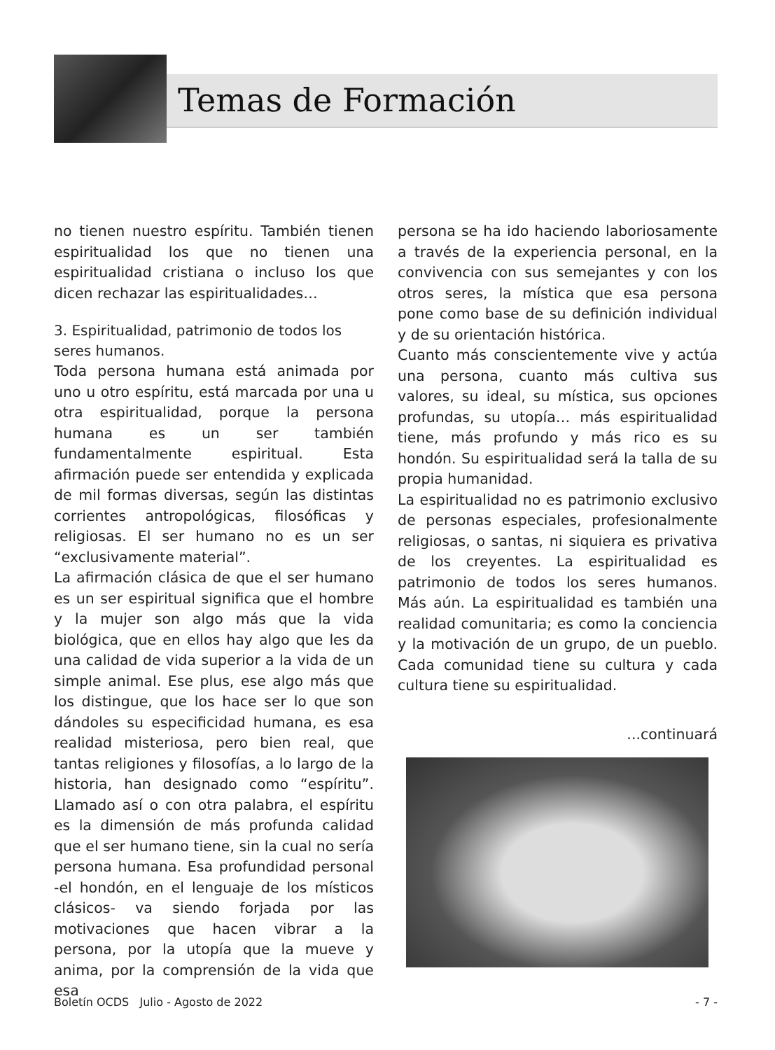Temas de Formación
no tienen nuestro espíritu. También tienen espiritualidad los que no tienen una espiritualidad cristiana o incluso los que dicen rechazar las espiritualidades…
3. Espiritualidad, patrimonio de todos los seres humanos.
Toda persona humana está animada por uno u otro espíritu, está marcada por una u otra espiritualidad, porque la persona humana es un ser también fundamentalmente espiritual. Esta afirmación puede ser entendida y explicada de mil formas diversas, según las distintas corrientes antropológicas, filosóficas y religiosas. El ser humano no es un ser “exclusivamente material”.
La afirmación clásica de que el ser humano es un ser espiritual significa que el hombre y la mujer son algo más que la vida biológica, que en ellos hay algo que les da una calidad de vida superior a la vida de un simple animal. Ese plus, ese algo más que los distingue, que los hace ser lo que son dándoles su especificidad humana, es esa realidad misteriosa, pero bien real, que tantas religiones y filosofías, a lo largo de la historia, han designado como “espíritu”. Llamado así o con otra palabra, el espíritu es la dimensión de más profunda calidad que el ser humano tiene, sin la cual no sería persona humana. Esa profundidad personal -el hondón, en el lenguaje de los místicos clásicos- va siendo forjada por las motivaciones que hacen vibrar a la persona, por la utopía que la mueve y anima, por la comprensión de la vida que esa
persona se ha ido haciendo laboriosamente a través de la experiencia personal, en la convivencia con sus semejantes y con los otros seres, la mística que esa persona pone como base de su definición individual y de su orientación histórica.
Cuanto más conscientemente vive y actúa una persona, cuanto más cultiva sus valores, su ideal, su mística, sus opciones profundas, su utopía… más espiritualidad tiene, más profundo y más rico es su hondón. Su espiritualidad será la talla de su propia humanidad.
La espiritualidad no es patrimonio exclusivo de personas especiales, profesionalmente religiosas, o santas, ni siquiera es privativa de los creyentes. La espiritualidad es patrimonio de todos los seres humanos. Más aún. La espiritualidad es también una realidad comunitaria; es como la conciencia y la motivación de un grupo, de un pueblo. Cada comunidad tiene su cultura y cada cultura tiene su espiritualidad.
...continuará
Boletín OCDS Julio - Agosto de 2022 - 7 -